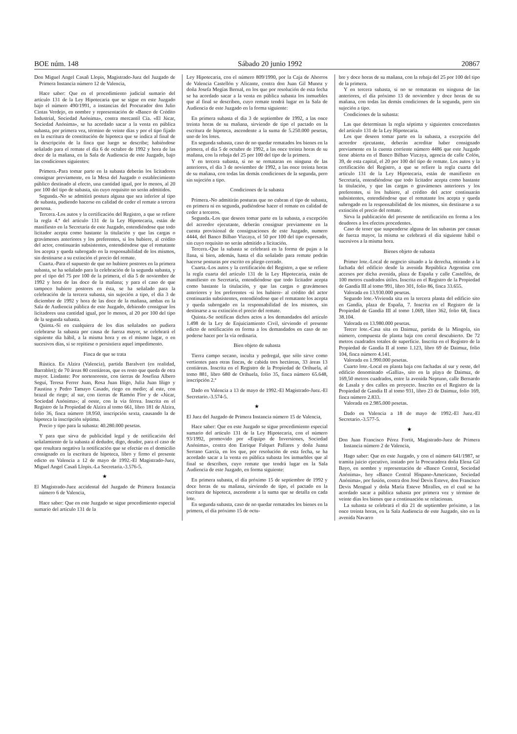BOE núm. 148 Sábado 20 junio 1992 20867
Don Miguel Angel Casañ Llopis, Magistrado-Juez del Juzgado de Primera Instancia número 12 de Valencia,
Hace saber: Que en el procedimiento judicial sumario del artículo 131 de la Ley Hipotecaria que se sigue en este Juzgado bajo el número 490/1991, a instancias del Procurador don Julio Cintas Verdejo, en nombre y representación de «Banco de Crédito Industrial, Sociedad Anónima», contra mercantil Cía. «El Júcar, Sociedad Anónima», se ha acordado sacar a la venta en pública subasta, por primera vez, término de veinte días y por el tipo fijado en la escritura de constitución de hipoteca que se indica al final de la descripción de la finca que luego se describe; habiéndose señalado para el remate el día 6 de octubre de 1992 y hora de las doce de la mañana, en la Sala de Audiencia de este Juzgado, bajo las condiciones siguientes:
Primera.-Para tomar parte en la subasta deberán los licitadores consignar previamente, en la Mesa del Juzgado o establecimiento público destinado al efecto, una cantidad igual, por lo menos, al 20 por 100 del tipo de subasta, sin cuyo requisito no serán admitidos.
Segunda.-No se admitirá postura alguna que sea inferior al tipo de subasta, pudiendo hacerse en calidad de ceder el remate a tercera persona.
Tercera.-Los autos y la certificación del Registro, a que se refiere la regla 4.ª del artículo 131 de la Ley Hipotecaria, están de manifiesto en la Secretaría de este Juzgado, entendiéndose que todo licitador acepta como bastante la titulación y que las cargas o gravámenes anteriores y los preferentes, si los hubiere, al crédito del actor, continuarán subsistentes, entendiéndose que el rematante los acepta y queda subrogado en la responsabilidad de los mismos, sin destinarse a su extinción el precio del remate.
Cuarta.-Para el supuesto de que no hubiere postores en la primera subasta, se ha señalado para la celebración de la segunda subasta, y por el tipo del 75 por 100 de la primera, el día 5 de noviembre de 1992 y hora de las doce de la mañana; y para el caso de que tampoco hubiere postores en ésta, se ha señalado para la celebración de la tercera subasta, sin sujeción a tipo, el día 3 de diciembre de 1992 y hora de las doce de la mañana, ambas en la Sala de Audiencia pública de este Juzgado, debiendo consignar los licitadores una cantidad igual, por lo menos, al 20 por 100 del tipo de la segunda subasta.
Quinta.-Si en cualquiera de los días señalados no pudiera celebrarse la subasta por causa de fuerza mayor, se celebrará el siguiente día hábil, a la misma hora y en el mismo lugar, o en sucesivos días, si se repitiese o persistiera aquel impedimento.
Finca de que se trata
Rústica. En Alzira (Valencia), partida Baralvert (en realidad, Barrablet); de 70 áreas 80 centiáreas, que es resto que queda de otra mayor. Lindante: Por nortenoreste, con tierras de Josefina Albero Seguí, Teresa Ferrer Juan, Rosa Juan Iñigo, Julia Juan Iñigo y Faustina y Pedro Tamayo Casado, riego en medio; al este, con brazal de riego; al sur, con tierras de Ramón Flor y de «Júcar, Sociedad Anónima»; al oeste, con la vía férrea. Inscrita en el Registro de la Propiedad de Alzira al tomo 661, libro 181 de Alzira, folio 36, finca número 18.950, inscripción sexta, causando la de hipoteca la inscripción séptima.
Precio y tipo para la subasta: 40.280.000 pesetas.
Y para que sirva de publicidad legal y de notificación del señalamiento de la subasta al dedudor, digo, deudor, para el caso de que resultara negativa la notificación que se efectúe en el domicilio consignado en la escritura de hipoteca, libro y firmo el presente edicto en Valencia a 12 de mayo de 1992.-El Magistrado-Juez, Miguel Angel Casañ Llopis.-La Secretaria.-3.576-5.
★
El Magistrado-Juez accidental del Juzgado de Primera Instancia número 6 de Valencia,
Hace saber: Que en este Juzgado se sigue procedimiento especial sumario del artículo 131 de la
Ley Hipotecaria, con el número 809/1990, por la Caja de Ahorros de Valencia Castellón y Alicante, contra don Juan Gil Munoz y doña Josefa Megías Bernal, en los que por resolución de esta fecha se ha acordado sacar a la venta en pública subasta los inmuebles que al final se describen, cuyo remate tendrá lugar en la Sala de Audiencia de este Juzgado en la forma siguiente:
En primera subasta el día 3 de septiembre de 1992, a las once treinta horas de su mañana, sirviendo de tipo el pactado en la escritura de hipoteca, ascendente a la suma de 5.250.000 pesetas, uno de los lotes.
En segunda subasta, caso de no quedar rematados los bienes en la primera, el día 5 de octubre de 1992, a las once treinta horas de su mañana, con la rebaja del 25 por 100 del tipo de la primera.
Y en tercera subasta, si no se remataran en ninguna de las anteriores, el día 3 de noviembre de 1992, a las once treinta horas de su mañana, con todas las demás condiciones de la segunda, pero sin sujeción a tipo.
Condiciones de la subasta
Primera.-No admitirán posturas que no cubran el tipo de subasta, en primera ni en segunda, pudiéndose hacer el remate en calidad de ceder a terceros.
Segunda.-Los que deseen tomar parte en la subasta, a excepción del acreedor ejecutante, deberán consignar previamente en la cuenta provisional de consignaciones de este Juzgado, numero 4444, del Banco Bilbao Vizcaya, el 50 por 100 del tipo expresado, sin cuyo requisito no serán admitido a licitación.
Tercera.-Que la subasta se celebrará en la forma de pujas a la llana, si bien, además, hasta el día señalado para remate podrán hacerse posturas por escrito en pliego cerrado.
Cuarta.-Los autos y la certificación del Registro, a que se refiere la regla cuarta del artículo 131 de la Ley Hipotecaria, están de manifiesto en Secretaría, entendiéndose que todo licitador acepta como bastante la titulación, y que las cargas o gravámenes anteriores y los preferentes -si los hubiere- al crédito del actor continuarán subsistentes, entendiéndose que el rematante los acepta y queda subrogado en la responsabilidad de los mismos, sin destinarse a su extinción el precio del remate.
Quinta.-Se notifican dichos actos a los demandados del artículo 1.498 de la Ley de Enjuiciamiento Civil, sirviendo el presente edicto de notificación en forma a los demandados en caso de no poderse hacer por la vía ordinaria.
Bien objeto de subasta
Tierra campo secano, inculta y pedregal, que sólo sirve como vertientes para otras fincas, de cabida tres hectáreas, 33 áreas 13 centiáreas. Inscrita en el Registro de la Propiedad de Orihuela, al tomo 881, libro 680 de Orihuela, folio 35, finca número 65.648, inscripción 2.ª
Dado en Valencia a 13 de mayo de 1992.-El Magistrado-Juez.-El Secretario.-3.574-5.
★
El Juez del Juzgado de Primera Instancia número 15 de Valencia,
Hace saber: Que en este Juzgado se sigue procedimiento especial sumario del artículo 131 de la Ley Hipotecaria, con el número 93/1992, promovido por «Equipo de Inversiones, Sociedad Anónima», contra don Enrique Falquet Pallares y doña Juana Serrano García, en los que, por resolución de esta fecha, se ha acordado sacar a la venta en pública subasta los inmuebles que al final se describen, cuyo remate que tendrá lugar en la Sala Audiencia de este Juzgado, en forma siguiente:
En primera subasta, el día próximo 15 de septiembre de 1992 y doce horas de su mañana, sirviendo de tipo, el pactado en la escritura de hipoteca, ascendente a la suma que se detalla en cada lote.
En segunda subasta, caso de no quedar rematados los bienes en la primera, el día próximo 15 de octu-
bre y doce horas de su mañana, con la rebaja del 25 por 100 del tipo de la primera.
Y en tercera subasta, si no se remataran en ninguna de las anteriores, el día próximo 13 de noviembre y doce horas de su mañana, con todas las demás condiciones de la segunda, pero sin sujeción a tipo.
Condiciones de la subasta:
Las que determinan la regla séptima y siguientes concordantes del artículo 131 de la Ley Hipotecaria.
Los que deseen tomar parte en la subasta, a excepción del acreedor ejecutante, deberán acreditar haber consignado previamente en la cuenta corriente número 4486 que este Juzgado tiene abierta en el Banco Bilbao Vizcaya, agencia de calle Colón, 39, de esta capital, el 20 por 100 del tipo de remate. Los autos y la certificación del Registro, a que se refiere la regla cuarta del artículo 131 de la Ley Hipotecaria, están de manifiesto en Secretaría, entendiéndose que todo licitador acepta como bastante la titulación, y que las cargas o gravámenes anteriores y los preferentes, si los hubiere, al crédito del actor continuarán subsistentes, entendiéndose que el rematante los acepta y queda subrogado en la responsabilidad de los mismos, sin destinarse a su extinción el precio del remate.
Sirva la publicación del presente de notificación en forma a los deudores a los efectos procedentes.
Caso de tener que suspenderse alguna de las subastas por causas de fuerza mayor, la misma se celebrará el día siguiente hábil o sucesivos a la misma hora.
Bienes objeto de subasta
Primer lote.-Local de negocio situado a la derecha, mirando a la fachada del edificio desde la avenida República Argentina con accesos por dicha avenida, plaza de España y calle Castellón, de 100 metros cuadrados útiles. Inscrita en el Registro de la Propiedad de Gandía III al tomo 991, libro 301, folio 86, finca 33.655.
Valorada en 13.930.000 pesetas.
Segundo lote.-Vivienda sita en la tercera planta del edificio sito en Gandía, plaza de España, 7. Inscrita en el Registro de la Propiedad de Gandía III al tomo 1.069, libro 362, folio 68, finca 38.104.
Valorada en 13.980.000 pesetas.
Tercer lote.-Casa sita en Daimuz, partida de la Mingola, sin número, compuesta de planta baja con corral descubierto. De 72 metros cuadrados totales de superficie. Inscrita en el Registro de la Propiedad de Gandía II al tomo 1.123, libro 69 de Daimuz, folio 104, finca número 4.141.
Valorada en 1.990.000 pesetas.
Cuarto lote.-Local en planta baja con fachadas al sur y oeste, del edificio denominado «Gallia», sito en la playa de Daimuz, de 169,50 metros cuadrados, entre la avenida Neptuno, calle Bernardo de Lasala y dos calles en proyecto. Inscrito en el Registro de la Propiedad de Gandía II al tomo 931, libro 23 de Daimuz, folio 169, finca número 2.833.
Valorada en 2.985.000 pesetas.
Dado en Valencia a 18 de mayo de 1992.-El Juez.-El Secretario.-3.577-5.
★
Don Juan Francisco Pérez Fortit, Magistrado-Juez de Primera Instancia número 2 de Valencia,
Hago saber: Que en este Juzgado, y con el número 641/1987, se tramita juicio ejecutivo, instado por la Procuradora doña Elena Gil Bayo, en nombre y representación de «Banco Central, Sociedad Anónima», hoy «Banco Central Hispano-Americano, Sociedad Anónima», por fusión, contra don José Devis Esteve, don Francisco Devis Mengual y doña María Esteve Miralles, en el cual se ha acordado sacar a pública subasta por primera vez y término de veinte días los bienes que a continuación se relacionan.
La subasta se celebrará el día 21 de septiembre próximo, a las once treinta horas, en la Sala Audiencia de este Juzgado, sito en la avenida Navarro